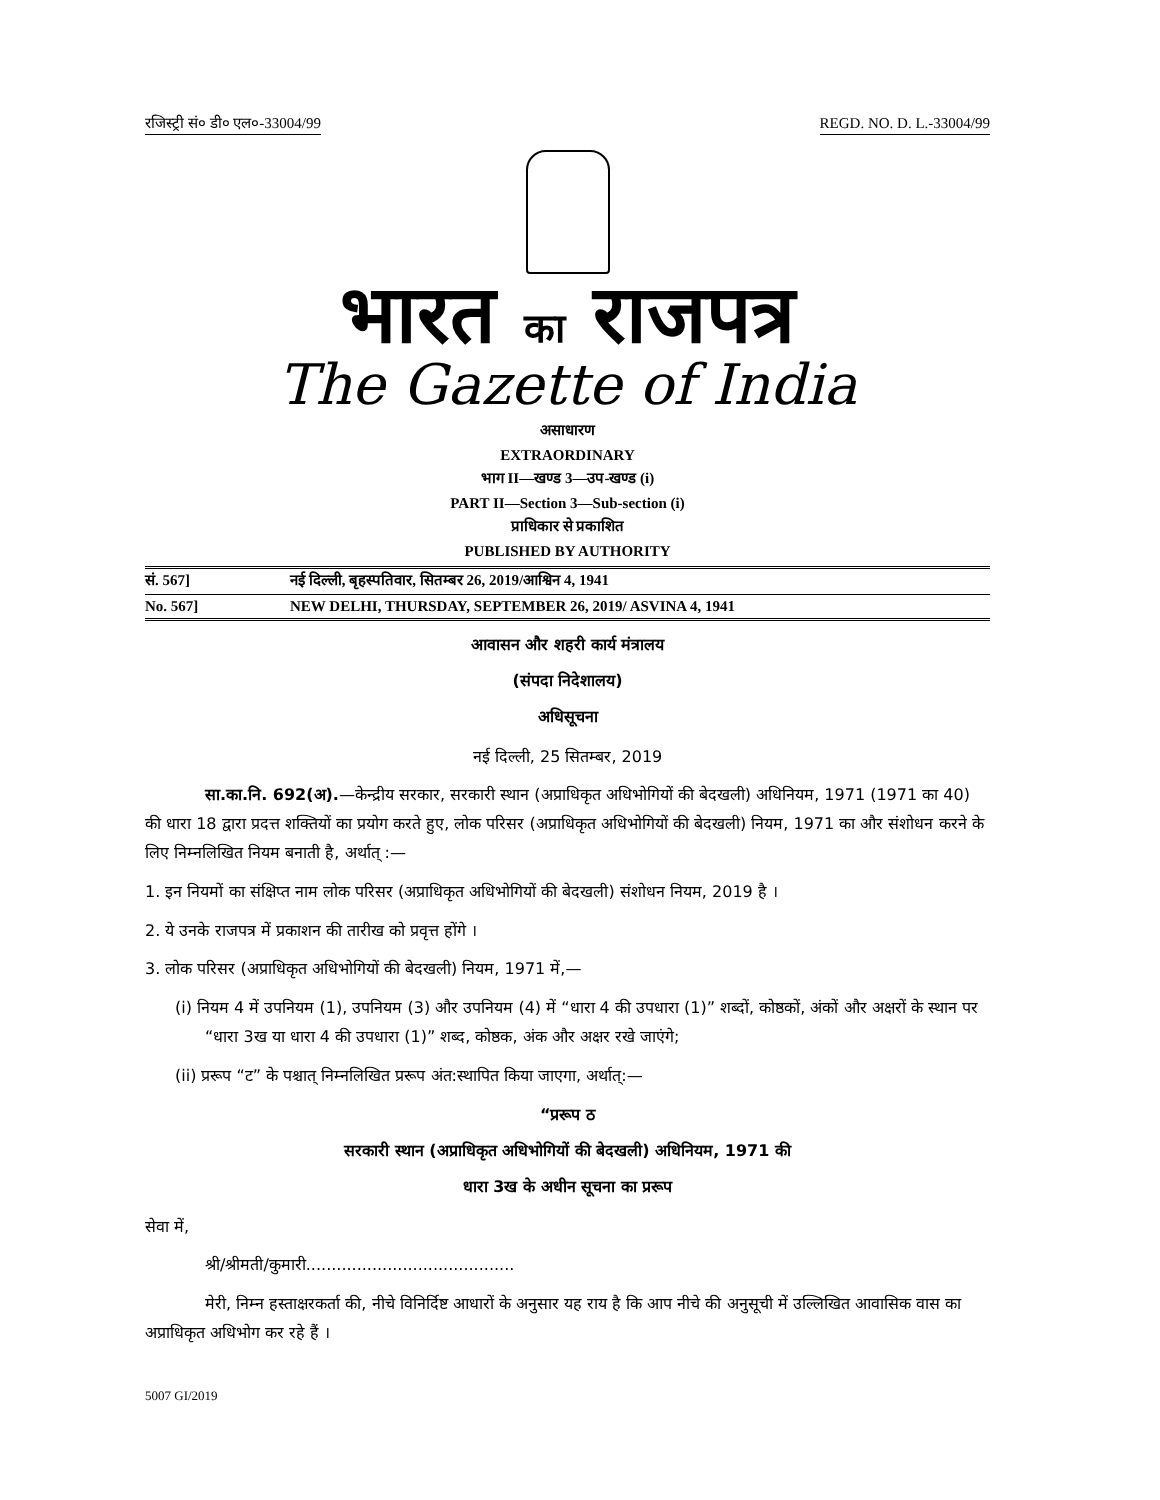रजिस्ट्री सं० डी० एल०-33004/99 REGD. NO. D. L.-33004/99
भारत का राजपत्र
The Gazette of India
असाधारण
EXTRAORDINARY
भाग II—खण्ड 3—उप-खण्ड (i)
PART II—Section 3—Sub-section (i)
प्राधिकार से प्रकाशित
PUBLISHED BY AUTHORITY
सं. 567] नई दिल्ली, बृहस्पतिवार, सितम्बर 26, 2019/आश्विन 4, 1941
No. 567] NEW DELHI, THURSDAY, SEPTEMBER 26, 2019/ ASVINA 4, 1941
आवासन और शहरी कार्य मंत्रालय
(संपदा निदेशालय)
अधिसूचना
नई दिल्ली, 25 सितम्बर, 2019
सा.का.नि. 692(अ).—केन्द्रीय सरकार, सरकारी स्थान (अप्राधिकृत अधिभोगियों की बेदखली) अधिनियम, 1971 (1971 का 40) की धारा 18 द्वारा प्रदत्त शक्तियों का प्रयोग करते हुए, लोक परिसर (अप्राधिकृत अधिभोगियों की बेदखली) नियम, 1971 का और संशोधन करने के लिए निम्नलिखित नियम बनाती है, अर्थात् :—
1. इन नियमों का संक्षिप्त नाम लोक परिसर (अप्राधिकृत अधिभोगियों की बेदखली) संशोधन नियम, 2019 है ।
2. ये उनके राजपत्र में प्रकाशन की तारीख को प्रवृत्त होंगे ।
3. लोक परिसर (अप्राधिकृत अधिभोगियों की बेदखली) नियम, 1971 में,—
(i) नियम 4 में उपनियम (1), उपनियम (3) और उपनियम (4) में “धारा 4 की उपधारा (1)” शब्दों, कोष्ठकों, अंकों और अक्षरों के स्थान पर “धारा 3ख या धारा 4 की उपधारा (1)” शब्द, कोष्ठक, अंक और अक्षर रखे जाएंगे;
(ii) प्ररूप “ट” के पश्चात् निम्नलिखित प्ररूप अंत:स्थापित किया जाएगा, अर्थात्:—
“प्ररूप ठ
सरकारी स्थान (अप्राधिकृत अधिभोगियों की बेदखली) अधिनियम, 1971 की
धारा 3ख के अधीन सूचना का प्ररूप
सेवा में,
श्री/श्रीमती/कुमारी.........................................
मेरी, निम्न हस्ताक्षरकर्ता की, नीचे विनिर्दिष्ट आधारों के अनुसार यह राय है कि आप नीचे की अनुसूची में उल्लिखित आवासिक वास का अप्राधिकृत अधिभोग कर रहे हैं ।
5007 GI/2019